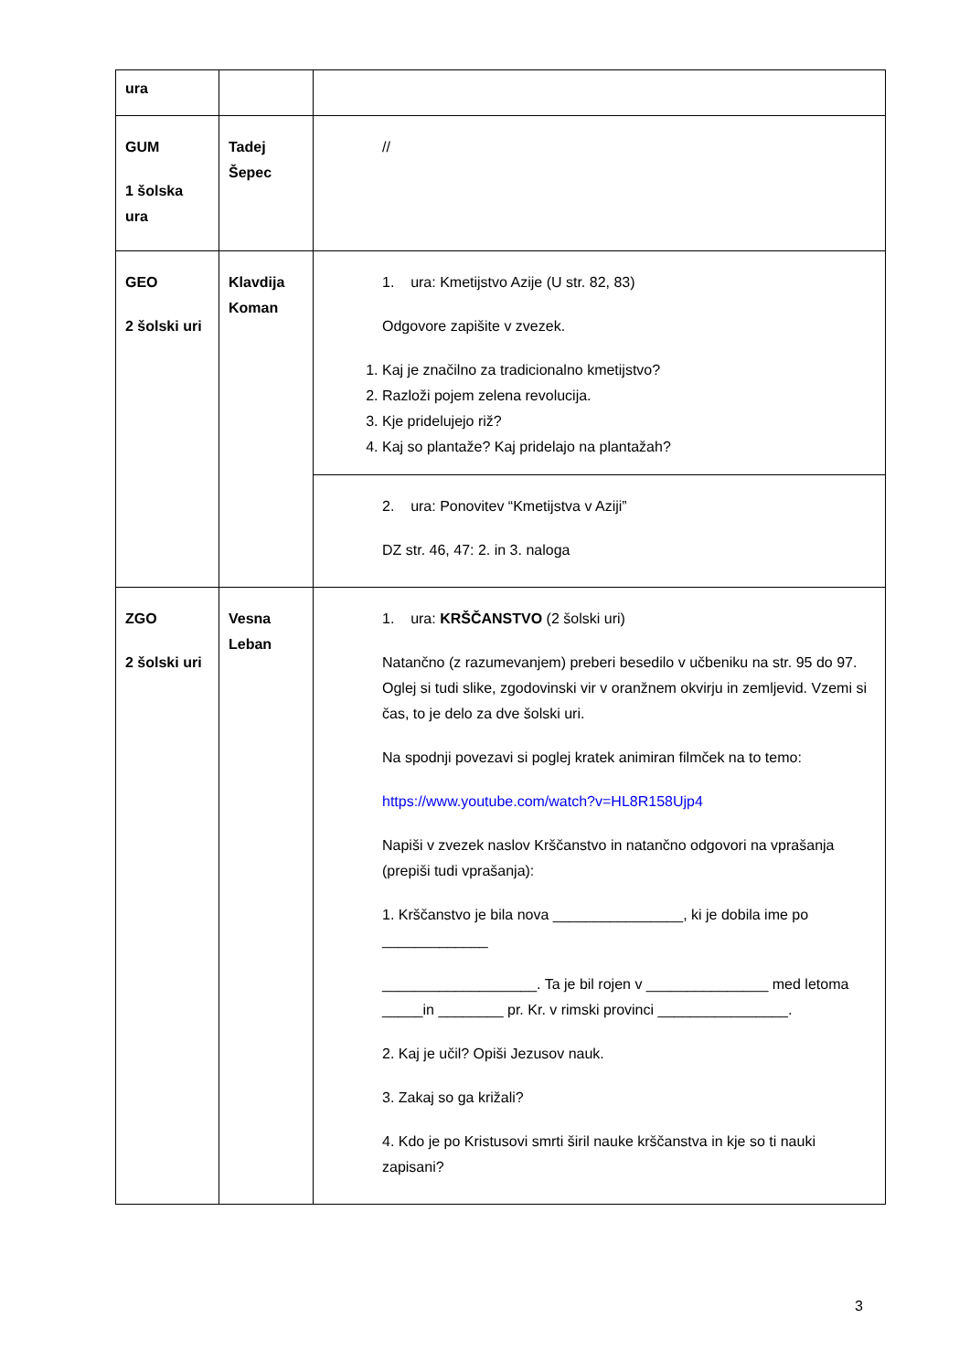| ura | | |
| GUM 1 šolska ura | Tadej Šepec | // |
| GEO 2 šolski uri | Klavdija Koman | 1. ura: Kmetijstvo Azije (U str. 82, 83) Odgovore zapišite v zvezek. 1. Kaj je značilno za tradicionalno kmetijstvo? 2. Razloži pojem zelena revolucija. 3. Kje pridelujejo riž? 4. Kaj so plantaže? Kaj pridelajo na plantažah? |
| | | 2. ura: Ponovitev “Kmetijstva v Aziji” DZ str. 46, 47: 2. in 3. naloga |
| ZGO 2 šolski uri | Vesna Leban | 1. ura: KRŠČANSTVO (2 šolski uri) Natančno (z razumevanjem) preberi besedilo v učbeniku na str. 95 do 97. Oglej si tudi slike, zgodovinski vir v oranžnem okvirju in zemljevid. Vzemi si čas, to je delo za dve šolski uri. Na spodnji povezavi si poglej kratek animiran filmček na to temo: https://www.youtube.com/watch?v=HL8R158Ujp4 Napiši v zvezek naslov Krščanstvo in natančno odgovori na vprašanja (prepiši tudi vprašanja): 1. Krščanstvo je bila nova ________________, ki je dobila ime po _____________ ___________________. Ta je bil rojen v _______________ med letoma _____in ________ pr. Kr. v rimski provinci ________________. 2. Kaj je učil? Opiši Jezusov nauk. 3. Zakaj so ga križali? 4. Kdo je po Kristusovi smrti širil nauke krščanstva in kje so ti nauki zapisani? |
3